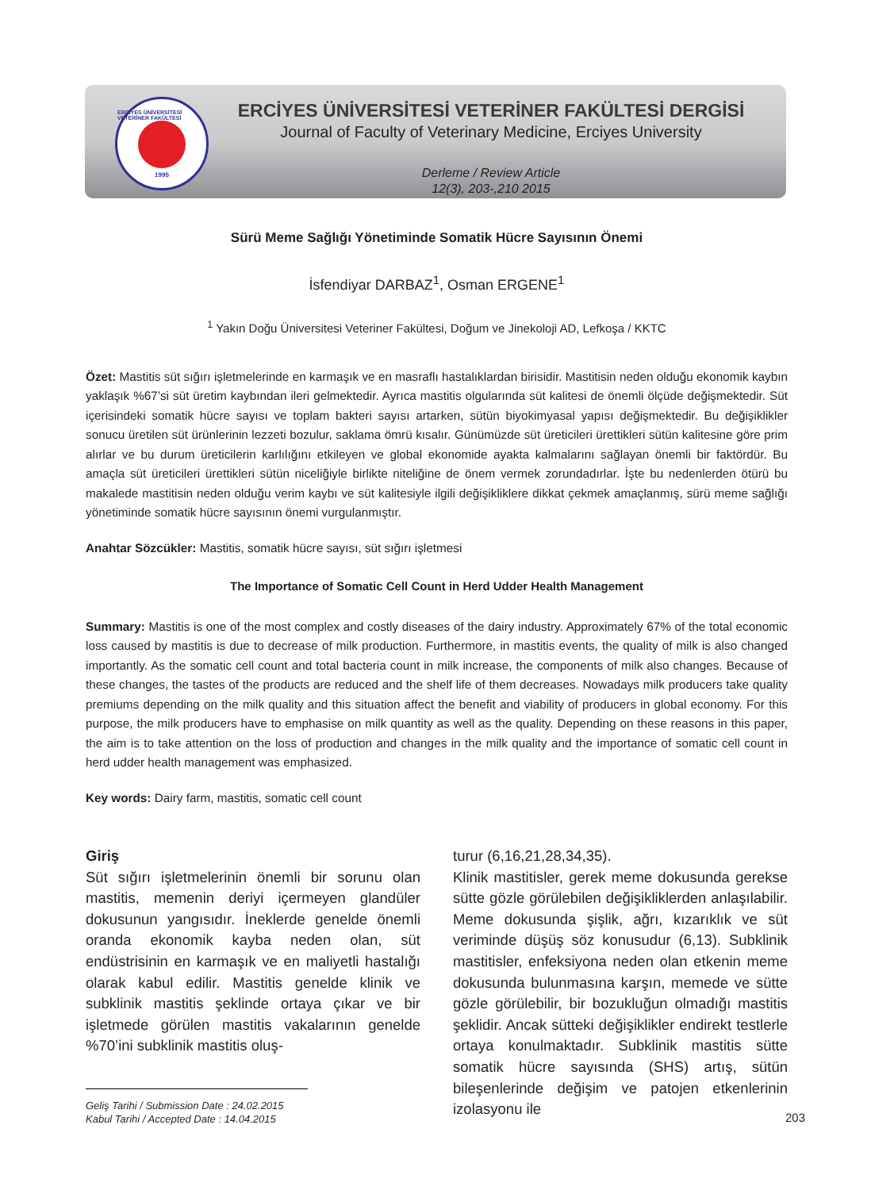ERCİYES ÜNİVERSİTESİ VETERİNER FAKÜLTESİ
1995
ERCİYES ÜNİVERSİTESİ VETERİNER FAKÜLTESİ DERGİSİ
Journal of Faculty of Veterinary Medicine, Erciyes University
Derleme / Review Article
12(3), 203-,210 2015
Sürü Meme Sağlığı Yönetiminde Somatik Hücre Sayısının Önemi
İsfendiyar DARBAZ<sup>1</sup>, Osman ERGENE<sup>1</sup>
<sup>1</sup> Yakın Doğu Üniversitesi Veteriner Fakültesi, Doğum ve Jinekoloji AD, Lefkoşa / KKTC
Özet: Mastitis süt sığırı işletmelerinde en karmaşık ve en masraflı hastalıklardan birisidir. Mastitisin neden olduğu ekonomik kaybın yaklaşık %67’si süt üretim kaybından ileri gelmektedir. Ayrıca mastitis olgularında süt kalitesi de önemli ölçüde değişmektedir. Süt içerisindeki somatik hücre sayısı ve toplam bakteri sayısı artarken, sütün biyokimyasal yapısı değişmektedir. Bu değişiklikler sonucu üretilen süt ürünlerinin lezzeti bozulur, saklama ömrü kısalır. Günümüzde süt üreticileri ürettikleri sütün kalitesine göre prim alırlar ve bu durum üreticilerin karlılığını etkileyen ve global ekonomide ayakta kalmalarını sağlayan önemli bir faktördür. Bu amaçla süt üreticileri ürettikleri sütün niceliğiyle birlikte niteliğine de önem vermek zorundadırlar. İşte bu nedenlerden ötürü bu makalede mastitisin neden olduğu verim kaybı ve süt kalitesiyle ilgili değişikliklere dikkat çekmek amaçlanmış, sürü meme sağlığı yönetiminde somatik hücre sayısının önemi vurgulanmıştır.
Anahtar Sözcükler: Mastitis, somatik hücre sayısı, süt sığırı işletmesi
The Importance of Somatic Cell Count in Herd Udder Health Management
Summary: Mastitis is one of the most complex and costly diseases of the dairy industry. Approximately 67% of the total economic loss caused by mastitis is due to decrease of milk production. Furthermore, in mastitis events, the quality of milk is also changed importantly. As the somatic cell count and total bacteria count in milk increase, the components of milk also changes. Because of these changes, the tastes of the products are reduced and the shelf life of them decreases. Nowadays milk producers take quality premiums depending on the milk quality and this situation affect the benefit and viability of producers in global economy. For this purpose, the milk producers have to emphasise on milk quantity as well as the quality. Depending on these reasons in this paper, the aim is to take attention on the loss of production and changes in the milk quality and the importance of somatic cell count in herd udder health management was emphasized.
Key words: Dairy farm, mastitis, somatic cell count
Giriş
Süt sığırı işletmelerinin önemli bir sorunu olan mastitis, memenin deriyi içermeyen glandüler dokusunun yangısıdır. İneklerde genelde önemli oranda ekonomik kayba neden olan, süt endüstrisinin en karmaşık ve en maliyetli hastalığı olarak kabul edilir. Mastitis genelde klinik ve subklinik mastitis şeklinde ortaya çıkar ve bir işletmede görülen mastitis vakalarının genelde %70’ini subklinik mastitis oluş-
Geliş Tarihi / Submission Date : 24.02.2015
Kabul Tarihi / Accepted Date : 14.04.2015
turur (6,16,21,28,34,35).
Klinik mastitisler, gerek meme dokusunda gerekse sütte gözle görülebilen değişikliklerden anlaşılabilir. Meme dokusunda şişlik, ağrı, kızarıklık ve süt veriminde düşüş söz konusudur (6,13). Subklinik mastitisler, enfeksiyona neden olan etkenin meme dokusunda bulunmasına karşın, memede ve sütte gözle görülebilir, bir bozukluğun olmadığı mastitis şeklidir. Ancak sütteki değişiklikler endirekt testlerle ortaya konulmaktadır. Subklinik mastitis sütte somatik hücre sayısında (SHS) artış, sütün bileşenlerinde değişim ve patojen etkenlerinin izolasyonu ile
203